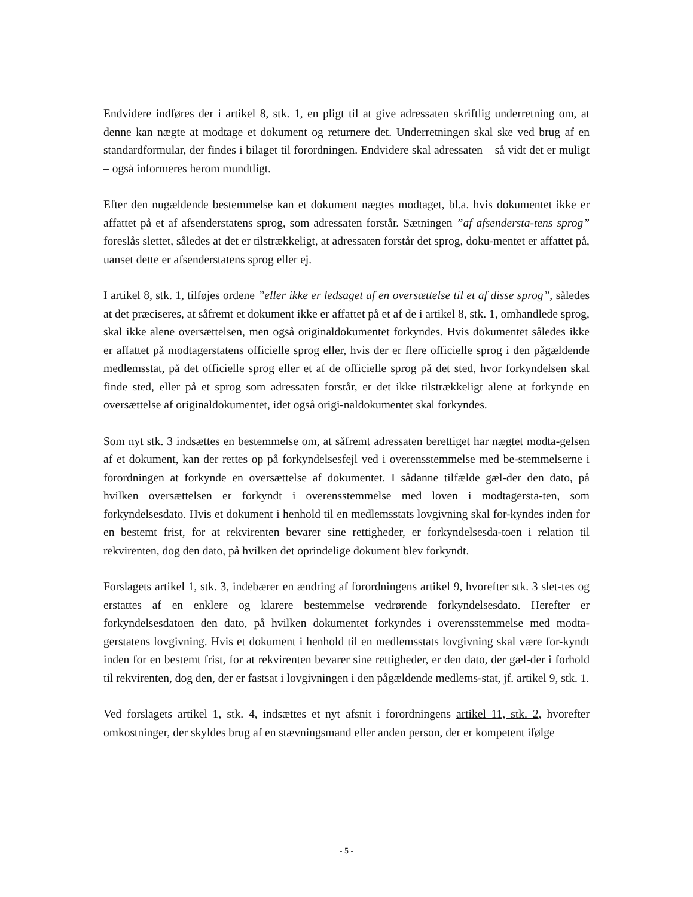Endvidere indføres der i artikel 8, stk. 1, en pligt til at give adressaten skriftlig underretning om, at denne kan nægte at modtage et dokument og returnere det. Underretningen skal ske ved brug af en standardformular, der findes i bilaget til forordningen. Endvidere skal adressaten – så vidt det er muligt – også informeres herom mundtligt.
Efter den nugældende bestemmelse kan et dokument nægtes modtaget, bl.a. hvis dokumentet ikke er affattet på et af afsenderstatens sprog, som adressaten forstår. Sætningen ”af afsendersta-tens sprog” foreslås slettet, således at det er tilstrækkeligt, at adressaten forstår det sprog, doku-mentet er affattet på, uanset dette er afsenderstatens sprog eller ej.
I artikel 8, stk. 1, tilføjes ordene ”eller ikke er ledsaget af en oversættelse til et af disse sprog”, således at det præciseres, at såfremt et dokument ikke er affattet på et af de i artikel 8, stk. 1, omhandlede sprog, skal ikke alene oversættelsen, men også originaldokumentet forkyndes. Hvis dokumentet således ikke er affattet på modtagerstatens officielle sprog eller, hvis der er flere officielle sprog i den pågældende medlemsstat, på det officielle sprog eller et af de officielle sprog på det sted, hvor forkyndelsen skal finde sted, eller på et sprog som adressaten forstår, er det ikke tilstrækkeligt alene at forkynde en oversættelse af originaldokumentet, idet også origi-naldokumentet skal forkyndes.
Som nyt stk. 3 indsættes en bestemmelse om, at såfremt adressaten berettiget har nægtet modta-gelsen af et dokument, kan der rettes op på forkyndelsesfejl ved i overensstemmelse med be-stemmelserne i forordningen at forkynde en oversættelse af dokumentet. I sådanne tilfælde gæl-der den dato, på hvilken oversættelsen er forkyndt i overensstemmelse med loven i modtagersta-ten, som forkyndelsesdato. Hvis et dokument i henhold til en medlemsstats lovgivning skal for-kyndes inden for en bestemt frist, for at rekvirenten bevarer sine rettigheder, er forkyndelsesda-toen i relation til rekvirenten, dog den dato, på hvilken det oprindelige dokument blev forkyndt.
Forslagets artikel 1, stk. 3, indebærer en ændring af forordningens artikel 9, hvorefter stk. 3 slet-tes og erstattes af en enklere og klarere bestemmelse vedrørende forkyndelsesdato. Herefter er forkyndelsesdatoen den dato, på hvilken dokumentet forkyndes i overensstemmelse med modta-gerstatens lovgivning. Hvis et dokument i henhold til en medlemsstats lovgivning skal være for-kyndt inden for en bestemt frist, for at rekvirenten bevarer sine rettigheder, er den dato, der gæl-der i forhold til rekvirenten, dog den, der er fastsat i lovgivningen i den pågældende medlems-stat, jf. artikel 9, stk. 1.
Ved forslagets artikel 1, stk. 4, indsættes et nyt afsnit i forordningens artikel 11, stk. 2, hvorefter omkostninger, der skyldes brug af en stævningsmand eller anden person, der er kompetent ifølge
- 5 -